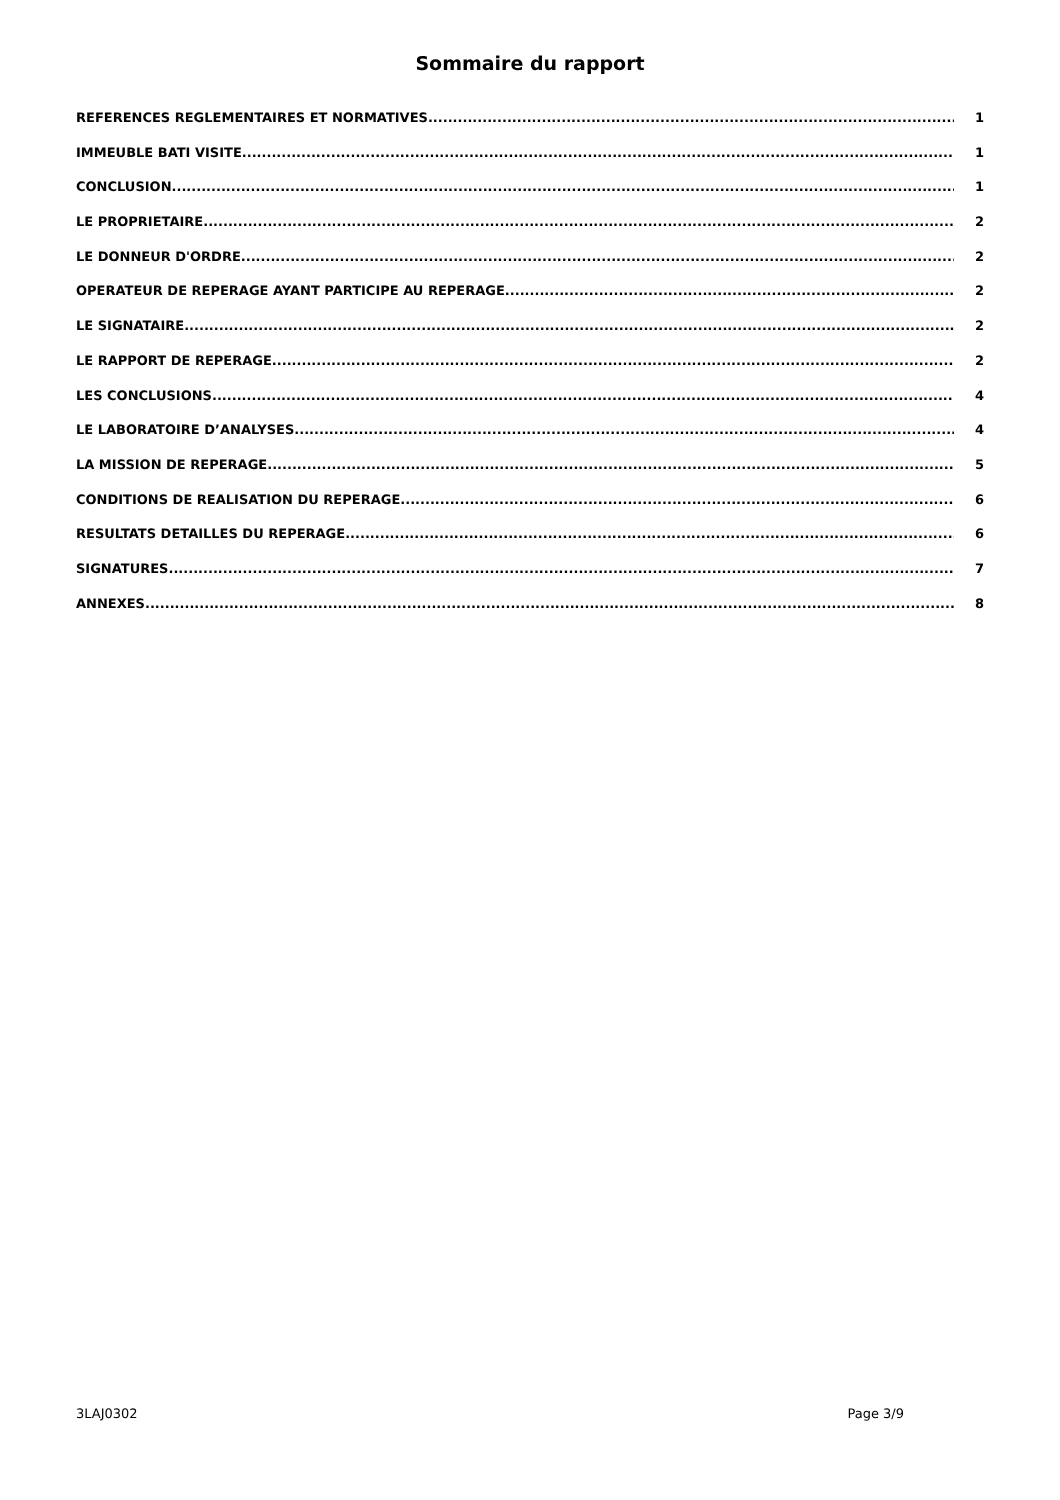Sommaire du rapport
REFERENCES REGLEMENTAIRES ET NORMATIVES 1
IMMEUBLE BATI VISITE 1
CONCLUSION 1
LE PROPRIETAIRE 2
LE DONNEUR D'ORDRE 2
OPERATEUR DE REPERAGE AYANT PARTICIPE AU REPERAGE 2
LE SIGNATAIRE 2
LE RAPPORT DE REPERAGE 2
LES CONCLUSIONS 4
LE LABORATOIRE D’ANALYSES 4
LA MISSION DE REPERAGE 5
CONDITIONS DE REALISATION DU REPERAGE 6
RESULTATS DETAILLES DU REPERAGE 6
SIGNATURES 7
ANNEXES 8
3LAJ0302 Page 3/9